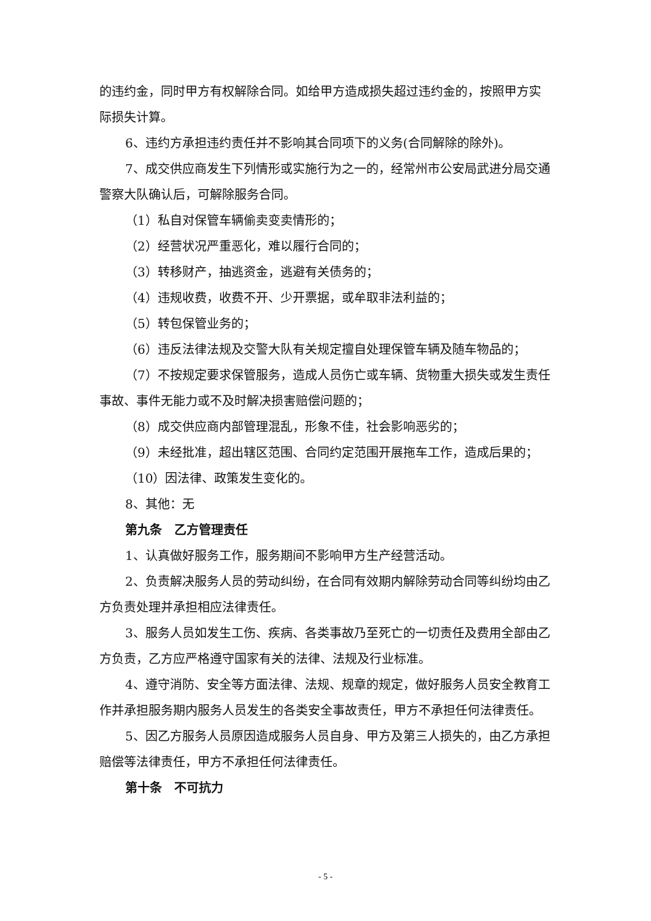的违约金，同时甲方有权解除合同。如给甲方造成损失超过违约金的，按照甲方实际损失计算。
6、违约方承担违约责任并不影响其合同项下的义务(合同解除的除外)。
7、成交供应商发生下列情形或实施行为之一的，经常州市公安局武进分局交通警察大队确认后，可解除服务合同。
（1）私自对保管车辆偷卖变卖情形的；
（2）经营状况严重恶化，难以履行合同的；
（3）转移财产，抽逃资金，逃避有关债务的；
（4）违规收费，收费不开、少开票据，或牟取非法利益的；
（5）转包保管业务的；
（6）违反法律法规及交警大队有关规定擅自处理保管车辆及随车物品的；
（7）不按规定要求保管服务，造成人员伤亡或车辆、货物重大损失或发生责任事故、事件无能力或不及时解决损害赔偿问题的；
（8）成交供应商内部管理混乱，形象不佳，社会影响恶劣的；
（9）未经批准，超出辖区范围、合同约定范围开展拖车工作，造成后果的；
（10）因法律、政策发生变化的。
8、其他：无
第九条　乙方管理责任
1、认真做好服务工作，服务期间不影响甲方生产经营活动。
2、负责解决服务人员的劳动纠纷，在合同有效期内解除劳动合同等纠纷均由乙方负责处理并承担相应法律责任。
3、服务人员如发生工伤、疾病、各类事故乃至死亡的一切责任及费用全部由乙方负责，乙方应严格遵守国家有关的法律、法规及行业标准。
4、遵守消防、安全等方面法律、法规、规章的规定，做好服务人员安全教育工作并承担服务期内服务人员发生的各类安全事故责任，甲方不承担任何法律责任。
5、因乙方服务人员原因造成服务人员自身、甲方及第三人损失的，由乙方承担赔偿等法律责任，甲方不承担任何法律责任。
第十条　不可抗力
- 5 -